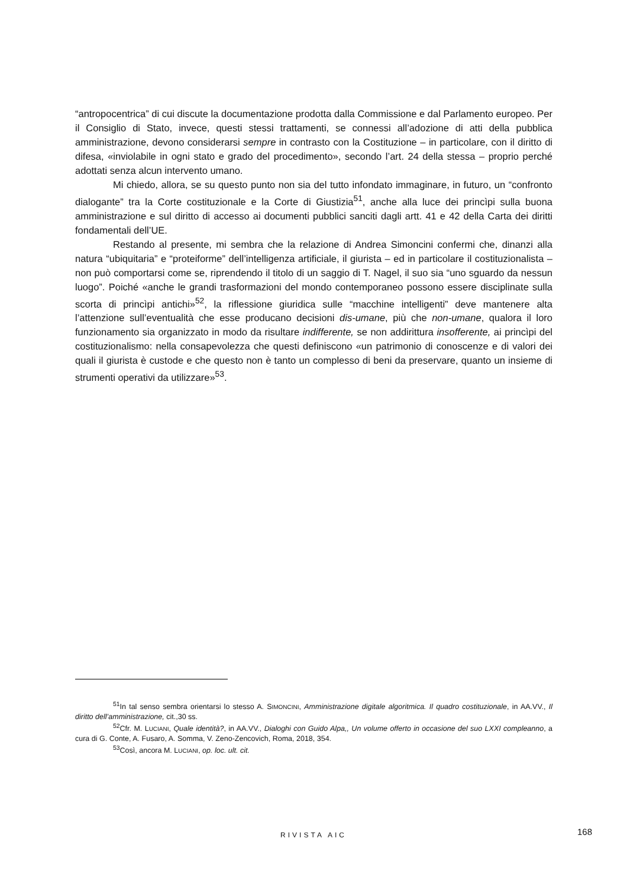“antropocentrica” di cui discute la documentazione prodotta dalla Commissione e dal Parlamento europeo. Per il Consiglio di Stato, invece, questi stessi trattamenti, se connessi all’adozione di atti della pubblica amministrazione, devono considerarsi sempre in contrasto con la Costituzione – in particolare, con il diritto di difesa, «inviolabile in ogni stato e grado del procedimento», secondo l’art. 24 della stessa – proprio perché adottati senza alcun intervento umano.
Mi chiedo, allora, se su questo punto non sia del tutto infondato immaginare, in futuro, un “confronto dialogante” tra la Corte costituzionale e la Corte di Giustizia<sup>51</sup>, anche alla luce dei princìpi sulla buona amministrazione e sul diritto di accesso ai documenti pubblici sanciti dagli artt. 41 e 42 della Carta dei diritti fondamentali dell’UE.
Restando al presente, mi sembra che la relazione di Andrea Simoncini confermi che, dinanzi alla natura “ubiquitaria” e “proteiforme” dell’intelligenza artificiale, il giurista – ed in particolare il costituzionalista – non può comportarsi come se, riprendendo il titolo di un saggio di T. Nagel, il suo sia “uno sguardo da nessun luogo”. Poiché «anche le grandi trasformazioni del mondo contemporaneo possono essere disciplinate sulla scorta di princìpi antichi»<sup>52</sup>, la riflessione giuridica sulle “macchine intelligenti” deve mantenere alta l’attenzione sull’eventualità che esse producano decisioni dis-umane, più che non-umane, qualora il loro funzionamento sia organizzato in modo da risultare indifferente, se non addirittura insofferente, ai princìpi del costituzionalismo: nella consapevolezza che questi definiscono «un patrimonio di conoscenze e di valori dei quali il giurista è custode e che questo non è tanto un complesso di beni da preservare, quanto un insieme di strumenti operativi da utilizzare»<sup>53</sup>.
<sup>51</sup>In tal senso sembra orientarsi lo stesso A. SIMONCINI, Amministrazione digitale algoritmica. Il quadro costituzionale, in AA.VV., Il diritto dell’amministrazione, cit.,30 ss.
<sup>52</sup> Cfr. M. LUCIANI, Quale identità?, in AA.VV., Dialoghi con Guido Alpa,, Un volume offerto in occasione del suo LXXI compleanno, a cura di G. Conte, A. Fusaro, A. Somma, V. Zeno-Zencovich, Roma, 2018, 354.
<sup>53</sup> Così, ancora M. LUCIANI, op. loc. ult. cit.
RIVISTA AIC 168